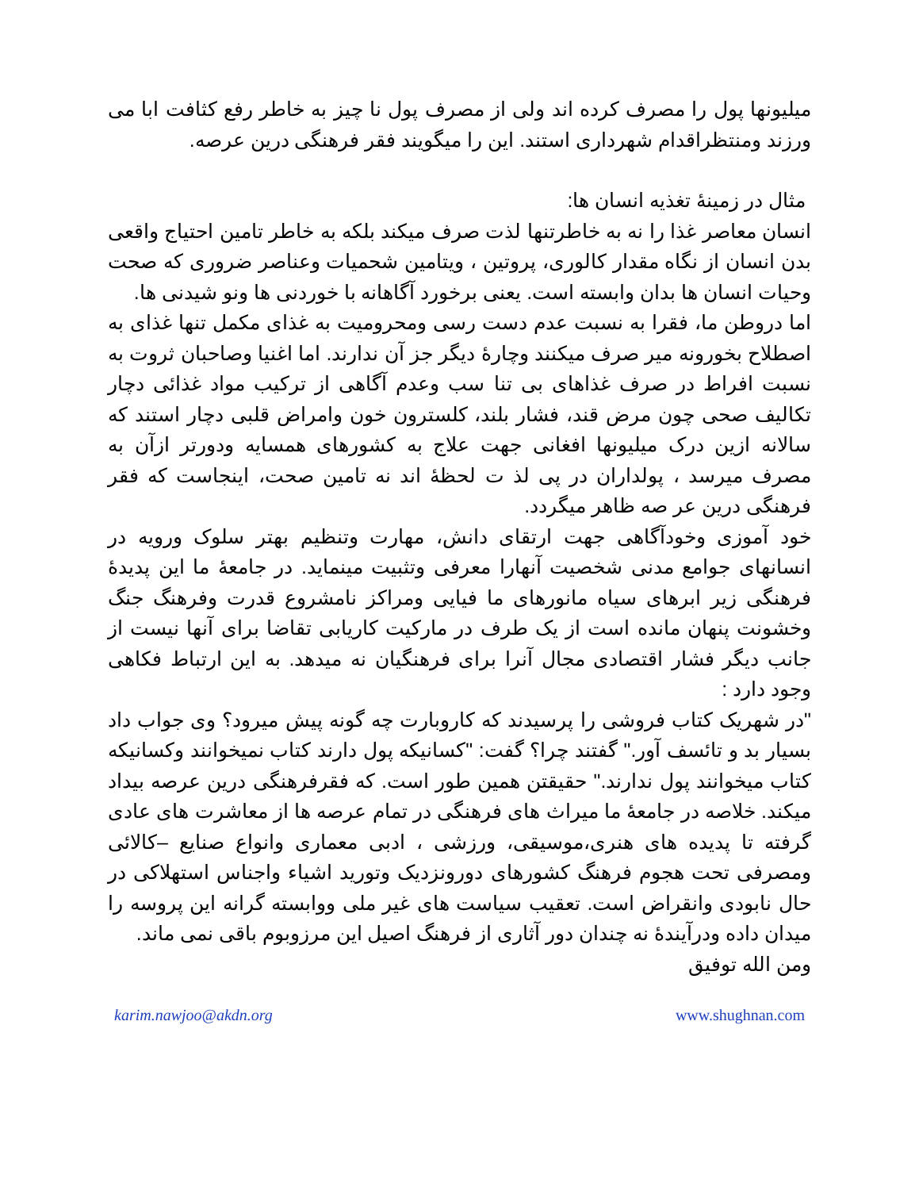میلیونها پول را مصرف کرده اند ولی از مصرف پول نا چیز به خاطر رفع کثافت ابا می ورزند ومنتظراقدام شهرداری استند. این را میگویند فقر فرهنگی درین عرصه.
مثال در زمینهٔ تغذیه انسان ها:
انسان معاصر غذا را نه به خاطرتنها لذت صرف میکند بلکه به خاطر تامین احتیاج واقعی بدن انسان از نگاه مقدار کالوری، پروتین ، ویتامین شحمیات وعناصر ضروری که صحت وحیات انسان ها بدان وابسته است. یعنی برخورد آگاهانه با خوردنی ها ونو شیدنی ها.
اما دروطن ما، فقرا به نسبت عدم دست رسی ومحرومیت به غذای مکمل تنها غذای به اصطلاح بخورونه میر صرف میکنند وچارهٔ دیگر جز آن ندارند. اما اغنیا وصاحبان ثروت به نسبت افراط در صرف غذاهای بی تنا سب وعدم آگاهی از ترکیب مواد غذائی دچار تکالیف صحی چون مرض قند، فشار بلند، کلسترون خون وامراض قلبی دچار استند که سالانه ازین درک میلیونها افغانی جهت علاج به کشورهای همسایه ودورتر ازآن به مصرف میرسد ، پولداران در پی لذ ت لحظهٔ اند نه تامین صحت، اینجاست که فقر فرهنگی درین عر صه ظاهر میگردد.
خود آموزی وخودآگاهی جهت ارتقای دانش، مهارت وتنظیم بهتر سلوک ورویه در انسانهای جوامع مدنی شخصیت آنهارا معرفی وتثبیت مینماید. در جامعهٔ ما این پدیدهٔ فرهنگی زیر ابرهای سیاه مانورهای ما فیایی ومراکز نامشروع قدرت وفرهنگ جنگ وخشونت پنهان مانده است از یک طرف در مارکیت کاریابی تقاضا برای آنها نیست از جانب دیگر فشار اقتصادی مجال آنرا برای فرهنگیان نه میدهد. به این ارتباط فکاهی وجود دارد :
"در شهریک کتاب فروشی را پرسیدند که کاروبارت چه گونه پیش میرود؟ وی جواب داد بسیار بد و تائسف آور." گفتند چرا؟ گفت: "کسانیکه پول دارند کتاب نمیخوانند وکسانیکه کتاب میخوانند پول ندارند." حقیقتن همین طور است. که فقرفرهنگی درین عرصه بیداد میکند. خلاصه در جامعهٔ ما میراث های فرهنگی در تمام عرصه ها از معاشرت های عادی گرفته تا پدیده های هنری،موسیقی، ورزشی ، ادبی معماری وانواع صنایع –کالائی ومصرفی تحت هجوم فرهنگ کشورهای دورونزدیک وتورید اشیاء واجناس استهلاکی در حال نابودی وانقراض است. تعقیب سیاست های غیر ملی ووابسته گرانه این پروسه را میدان داده ودرآیندهٔ نه چندان دور آثاری از فرهنگ اصیل این مرزوبوم باقی نمی ماند.
ومن الله توفیق
karim.nawjoo@akdn.org www.shughnan.com